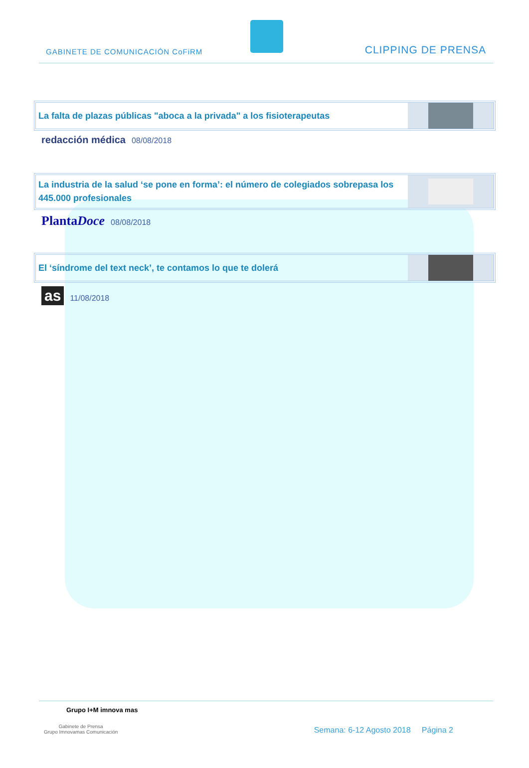GABINETE DE COMUNICACIÓN CoFiRM
CLIPPING DE PRENSA
La falta de plazas públicas "aboca a la privada" a los fisioterapeutas
redacción médica 08/08/2018
La industria de la salud ‘se pone en forma’: el número de colegiados sobrepasa los 445.000 profesionales
PlantaDoce 08/08/2018
El ‘síndrome del text neck’, te contamos lo que te dolerá
as 11/08/2018
Grupo I+M imnova mas
Gabinete de Prensa
Grupo Imnovamas Comunicación
Semana: 6-12 Agosto 2018 Página 2